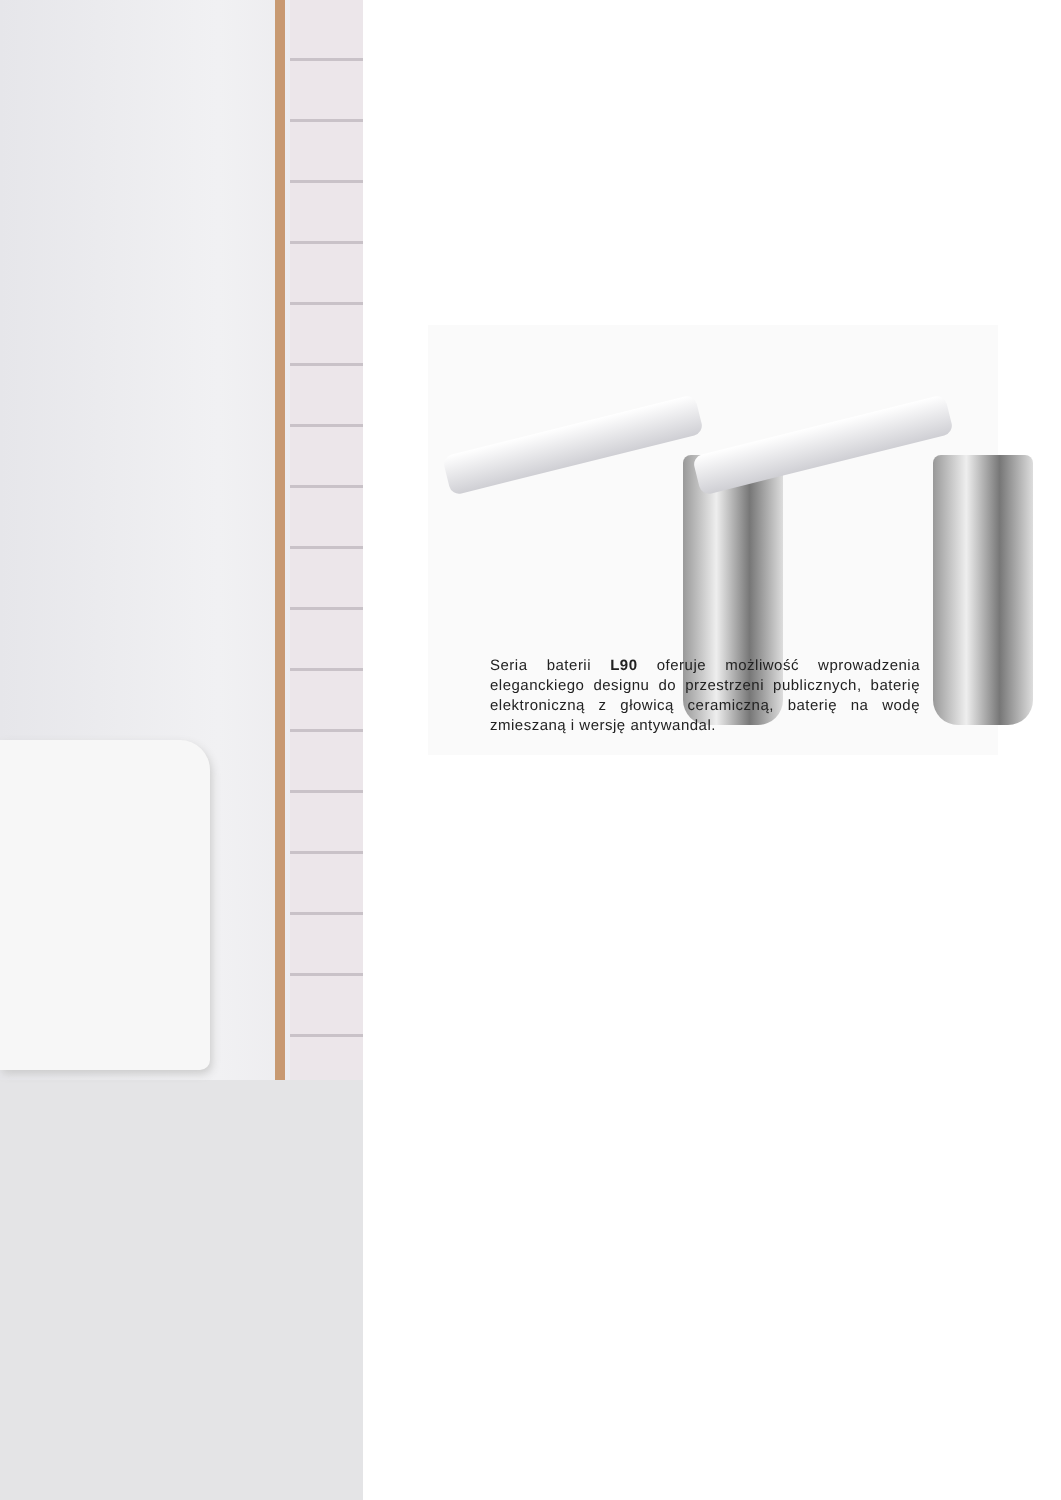Seria baterii L90 oferuje możliwość wprowadzenia eleganckiego designu do przestrzeni publicznych, baterię elektroniczną z głowicą ceramiczną, baterię na wodę zmieszaną i wersję antywandal.